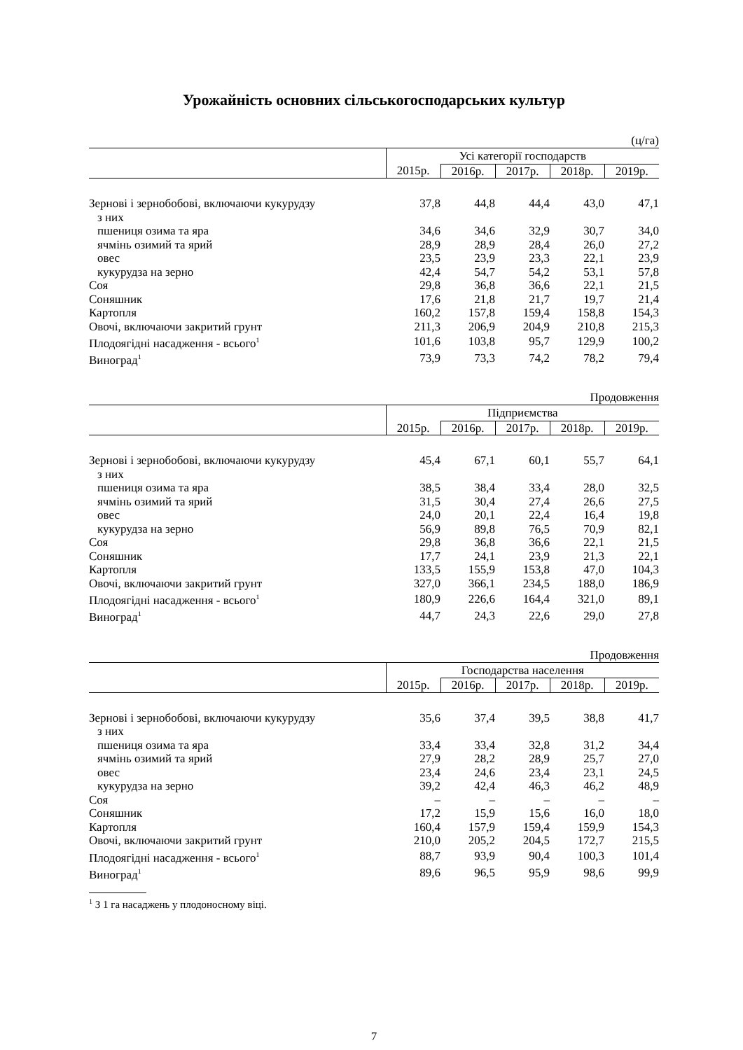Урожайність основних сільськогосподарських культур
(ц/га)
| | Усі категорії господарств | | | | |
| --- | --- | --- | --- | --- | --- |
| | 2015р. | 2016р. | 2017р. | 2018р. | 2019р. |
| Зернові і зернобобові, включаючи кукурудзу | 37,8 | 44,8 | 44,4 | 43,0 | 47,1 |
| з них | | | | | |
| пшениця озима та яра | 34,6 | 34,6 | 32,9 | 30,7 | 34,0 |
| ячмінь озимий та ярий | 28,9 | 28,9 | 28,4 | 26,0 | 27,2 |
| овес | 23,5 | 23,9 | 23,3 | 22,1 | 23,9 |
| кукурудза на зерно | 42,4 | 54,7 | 54,2 | 53,1 | 57,8 |
| Соя | 29,8 | 36,8 | 36,6 | 22,1 | 21,5 |
| Соняшник | 17,6 | 21,8 | 21,7 | 19,7 | 21,4 |
| Картопля | 160,2 | 157,8 | 159,4 | 158,8 | 154,3 |
| Овочі, включаючи закритий грунт | 211,3 | 206,9 | 204,9 | 210,8 | 215,3 |
| Плодоягідні насадження - всього<sup>1</sup> | 101,6 | 103,8 | 95,7 | 129,9 | 100,2 |
| Виноград<sup>1</sup> | 73,9 | 73,3 | 74,2 | 78,2 | 79,4 |
Продовження
| | Підприємства | | | | |
| --- | --- | --- | --- | --- | --- |
| | 2015р. | 2016р. | 2017р. | 2018р. | 2019р. |
| Зернові і зернобобові, включаючи кукурудзу | 45,4 | 67,1 | 60,1 | 55,7 | 64,1 |
| з них | | | | | |
| пшениця озима та яра | 38,5 | 38,4 | 33,4 | 28,0 | 32,5 |
| ячмінь озимий та ярий | 31,5 | 30,4 | 27,4 | 26,6 | 27,5 |
| овес | 24,0 | 20,1 | 22,4 | 16,4 | 19,8 |
| кукурудза на зерно | 56,9 | 89,8 | 76,5 | 70,9 | 82,1 |
| Соя | 29,8 | 36,8 | 36,6 | 22,1 | 21,5 |
| Соняшник | 17,7 | 24,1 | 23,9 | 21,3 | 22,1 |
| Картопля | 133,5 | 155,9 | 153,8 | 47,0 | 104,3 |
| Овочі, включаючи закритий грунт | 327,0 | 366,1 | 234,5 | 188,0 | 186,9 |
| Плодоягідні насадження - всього<sup>1</sup> | 180,9 | 226,6 | 164,4 | 321,0 | 89,1 |
| Виноград<sup>1</sup> | 44,7 | 24,3 | 22,6 | 29,0 | 27,8 |
Продовження
| | Господарства населення | | | | |
| --- | --- | --- | --- | --- | --- |
| | 2015р. | 2016р. | 2017р. | 2018р. | 2019р. |
| Зернові і зернобобові, включаючи кукурудзу | 35,6 | 37,4 | 39,5 | 38,8 | 41,7 |
| з них | | | | | |
| пшениця озима та яра | 33,4 | 33,4 | 32,8 | 31,2 | 34,4 |
| ячмінь озимий та ярий | 27,9 | 28,2 | 28,9 | 25,7 | 27,0 |
| овес | 23,4 | 24,6 | 23,4 | 23,1 | 24,5 |
| кукурудза на зерно | 39,2 | 42,4 | 46,3 | 46,2 | 48,9 |
| Соя | – | – | – | – | – |
| Соняшник | 17,2 | 15,9 | 15,6 | 16,0 | 18,0 |
| Картопля | 160,4 | 157,9 | 159,4 | 159,9 | 154,3 |
| Овочі, включаючи закритий грунт | 210,0 | 205,2 | 204,5 | 172,7 | 215,5 |
| Плодоягідні насадження - всього<sup>1</sup> | 88,7 | 93,9 | 90,4 | 100,3 | 101,4 |
| Виноград<sup>1</sup> | 89,6 | 96,5 | 95,9 | 98,6 | 99,9 |
<sup>1</sup> З 1 га насаджень у плодоносному віці.
7